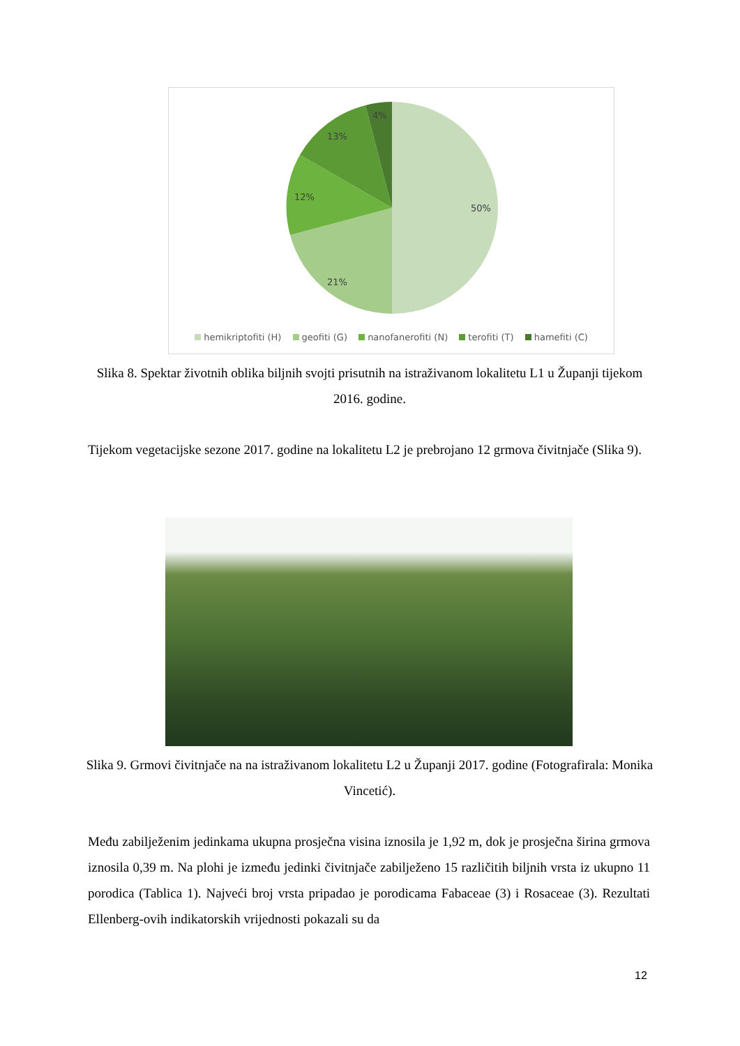50%
21%
12%
13%
4%
hemikriptofiti (H) geofiti (G) nanofanerofiti (N) terofiti (T) hamefiti (C)
Slika 8. Spektar životnih oblika biljnih svojti prisutnih na istraživanom lokalitetu L1 u Županji tijekom 2016. godine.
Tijekom vegetacijske sezone 2017. godine na lokalitetu L2 je prebrojano 12 grmova čivitnjače (Slika 9).
Slika 9. Grmovi čivitnjače na na istraživanom lokalitetu L2 u Županji 2017. godine (Fotografirala: Monika Vincetić).
Među zabilježenim jedinkama ukupna prosječna visina iznosila je 1,92 m, dok je prosječna širina grmova iznosila 0,39 m. Na plohi je između jedinki čivitnjače zabilježeno 15 različitih biljnih vrsta iz ukupno 11 porodica (Tablica 1). Najveći broj vrsta pripadao je porodicama Fabaceae (3) i Rosaceae (3). Rezultati Ellenberg-ovih indikatorskih vrijednosti pokazali su da
12